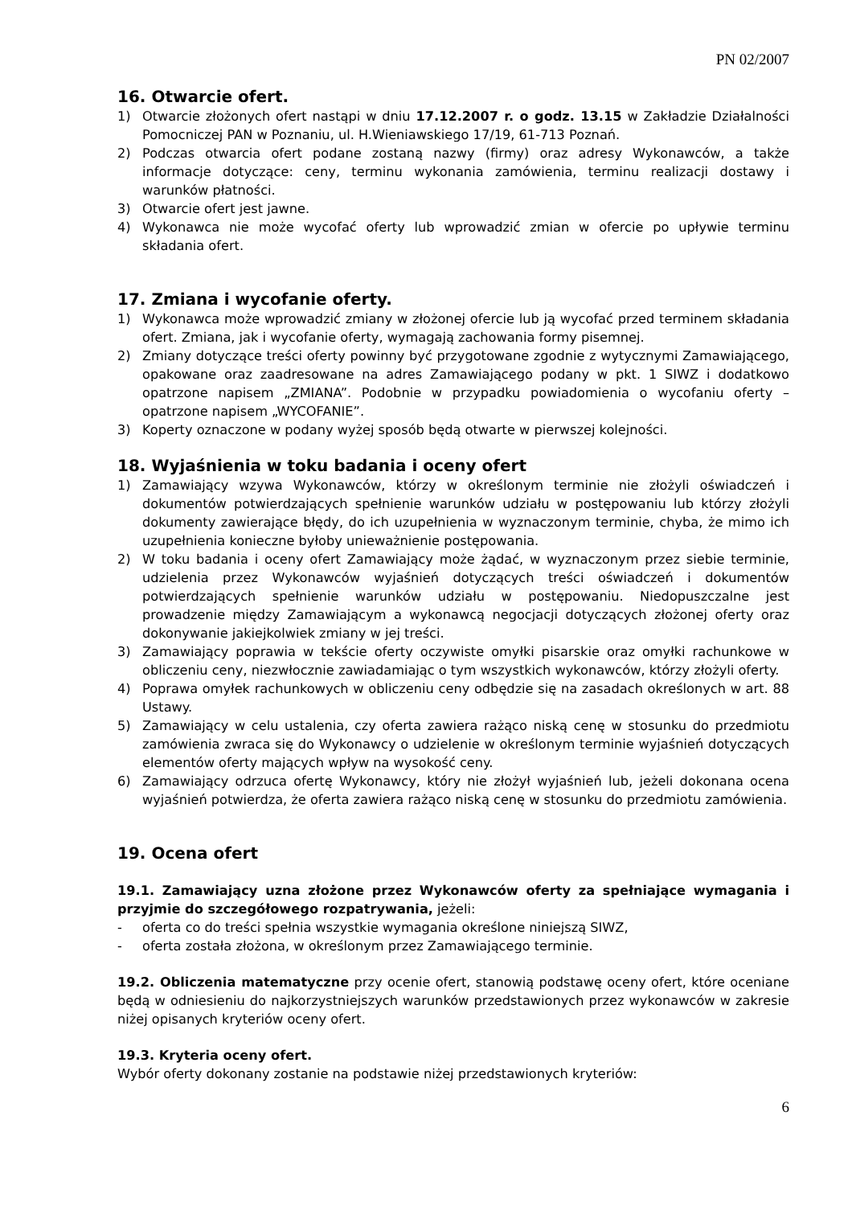PN 02/2007
16. Otwarcie ofert.
1) Otwarcie złożonych ofert nastąpi w dniu 17.12.2007 r. o godz. 13.15 w Zakładzie Działalności Pomocniczej PAN w Poznaniu, ul. H.Wieniawskiego 17/19, 61-713 Poznań.
2) Podczas otwarcia ofert podane zostaną nazwy (firmy) oraz adresy Wykonawców, a także informacje dotyczące: ceny, terminu wykonania zamówienia, terminu realizacji dostawy i warunków płatności.
3) Otwarcie ofert jest jawne.
4) Wykonawca nie może wycofać oferty lub wprowadzić zmian w ofercie po upływie terminu składania ofert.
17. Zmiana i wycofanie oferty.
1) Wykonawca może wprowadzić zmiany w złożonej ofercie lub ją wycofać przed terminem składania ofert. Zmiana, jak i wycofanie oferty, wymagają zachowania formy pisemnej.
2) Zmiany dotyczące treści oferty powinny być przygotowane zgodnie z wytycznymi Zamawiającego, opakowane oraz zaadresowane na adres Zamawiającego podany w pkt. 1 SIWZ i dodatkowo opatrzone napisem „ZMIANA”. Podobnie w przypadku powiadomienia o wycofaniu oferty – opatrzone napisem „WYCOFANIE”.
3) Koperty oznaczone w podany wyżej sposób będą otwarte w pierwszej kolejności.
18. Wyjaśnienia w toku badania i oceny ofert
1) Zamawiający wzywa Wykonawców, którzy w określonym terminie nie złożyli oświadczeń i dokumentów potwierdzających spełnienie warunków udziału w postępowaniu lub którzy złożyli dokumenty zawierające błędy, do ich uzupełnienia w wyznaczonym terminie, chyba, że mimo ich uzupełnienia konieczne byłoby unieważnienie postępowania.
2) W toku badania i oceny ofert Zamawiający może żądać, w wyznaczonym przez siebie terminie, udzielenia przez Wykonawców wyjaśnień dotyczących treści oświadczeń i dokumentów potwierdzających spełnienie warunków udziału w postępowaniu. Niedopuszczalne jest prowadzenie między Zamawiającym a wykonawcą negocjacji dotyczących złożonej oferty oraz dokonywanie jakiejkolwiek zmiany w jej treści.
3) Zamawiający poprawia w tekście oferty oczywiste omyłki pisarskie oraz omyłki rachunkowe w obliczeniu ceny, niezwłocznie zawiadamiając o tym wszystkich wykonawców, którzy złożyli oferty.
4) Poprawa omyłek rachunkowych w obliczeniu ceny odbędzie się na zasadach określonych w art. 88 Ustawy.
5) Zamawiający w celu ustalenia, czy oferta zawiera rażąco niską cenę w stosunku do przedmiotu zamówienia zwraca się do Wykonawcy o udzielenie w określonym terminie wyjaśnień dotyczących elementów oferty mających wpływ na wysokość ceny.
6) Zamawiający odrzuca ofertę Wykonawcy, który nie złożył wyjaśnień lub, jeżeli dokonana ocena wyjaśnień potwierdza, że oferta zawiera rażąco niską cenę w stosunku do przedmiotu zamówienia.
19. Ocena ofert
19.1. Zamawiający uzna złożone przez Wykonawców oferty za spełniające wymagania i przyjmie do szczegółowego rozpatrywania, jeżeli:
- oferta co do treści spełnia wszystkie wymagania określone niniejszą SIWZ,
- oferta została złożona, w określonym przez Zamawiającego terminie.
19.2. Obliczenia matematyczne przy ocenie ofert, stanowią podstawę oceny ofert, które oceniane będą w odniesieniu do najkorzystniejszych warunków przedstawionych przez wykonawców w zakresie niżej opisanych kryteriów oceny ofert.
19.3. Kryteria oceny ofert.
Wybór oferty dokonany zostanie na podstawie niżej przedstawionych kryteriów:
6